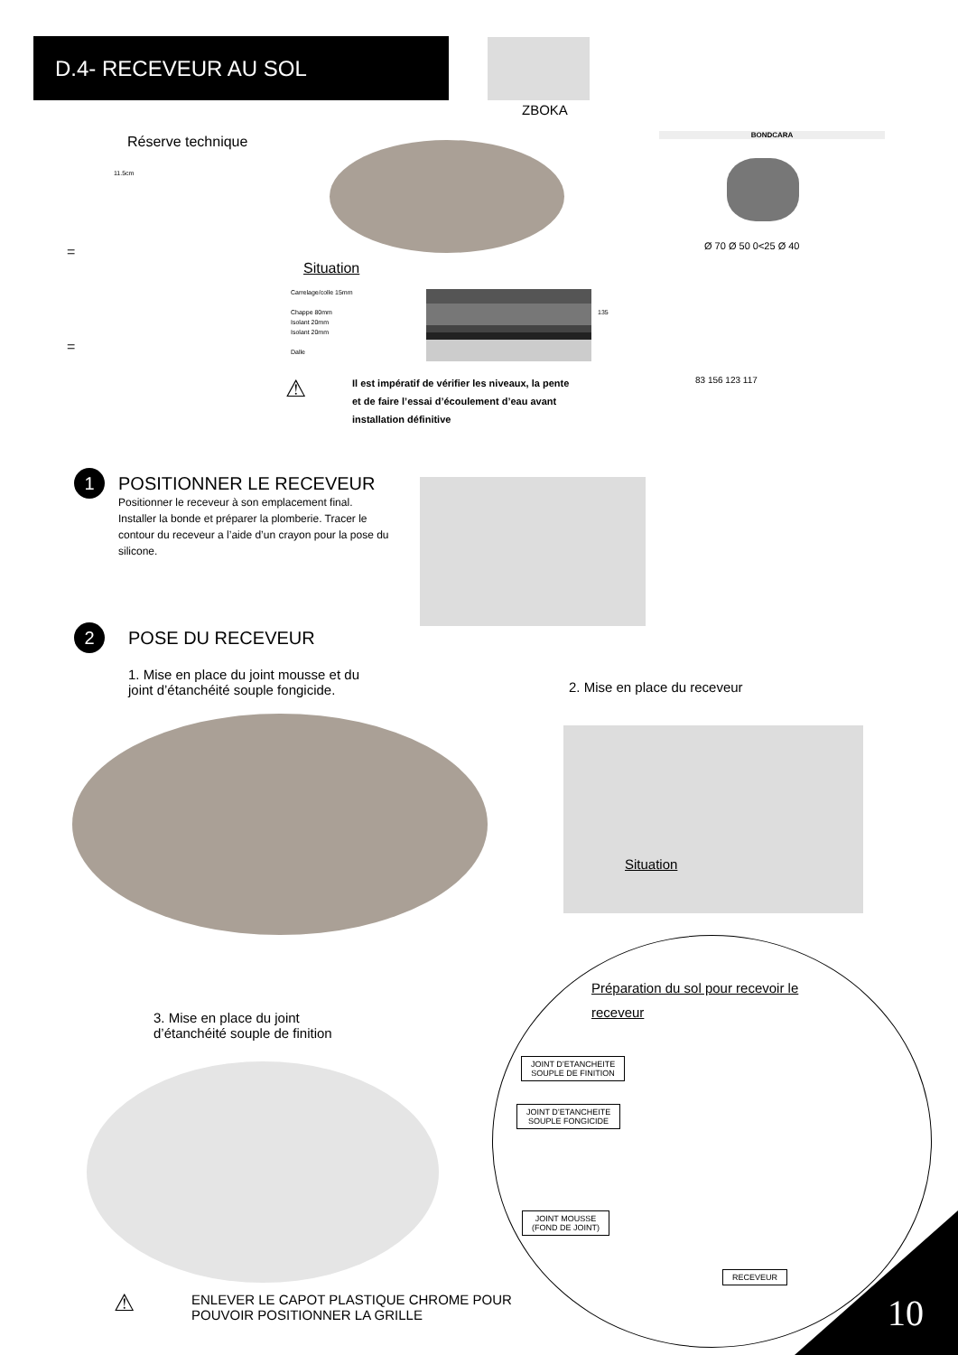D.4- RECEVEUR AU SOL
ZBOKA
Réserve technique
11.5cm
=
=
BONDCARA
Ø 70 Ø 50 0<25 Ø 40
83 156 123 117
Situation
Carrelage/colle 15mm
Chappe 80mm
Isolant 20mm
Isolant 20mm
Dalle
135
⚠
Il est impératif de vérifier les niveaux, la pente
et de faire l’essai d’écoulement d’eau avant
installation définitive
1
POSITIONNER LE RECEVEUR
Positionner le receveur à son emplacement final. Installer la bonde et préparer la plomberie. Tracer le contour du receveur a l’aide d’un crayon pour la pose du silicone.
2 POSE DU RECEVEUR
1. Mise en place du joint mousse et du
joint d’étanchéité souple fongicide.
2. Mise en place du receveur
Situation
Préparation du sol pour recevoir le receveur
3. Mise en place du joint
d’étanchéité souple de finition
JOINT D’ETANCHEITE
SOUPLE DE FINITION
JOINT D’ETANCHEITE
SOUPLE FONGICIDE
JOINT MOUSSE
(FOND DE JOINT)
RECEVEUR
⚠
ENLEVER LE CAPOT PLASTIQUE CHROME POUR
POUVOIR POSITIONNER LA GRILLE
10